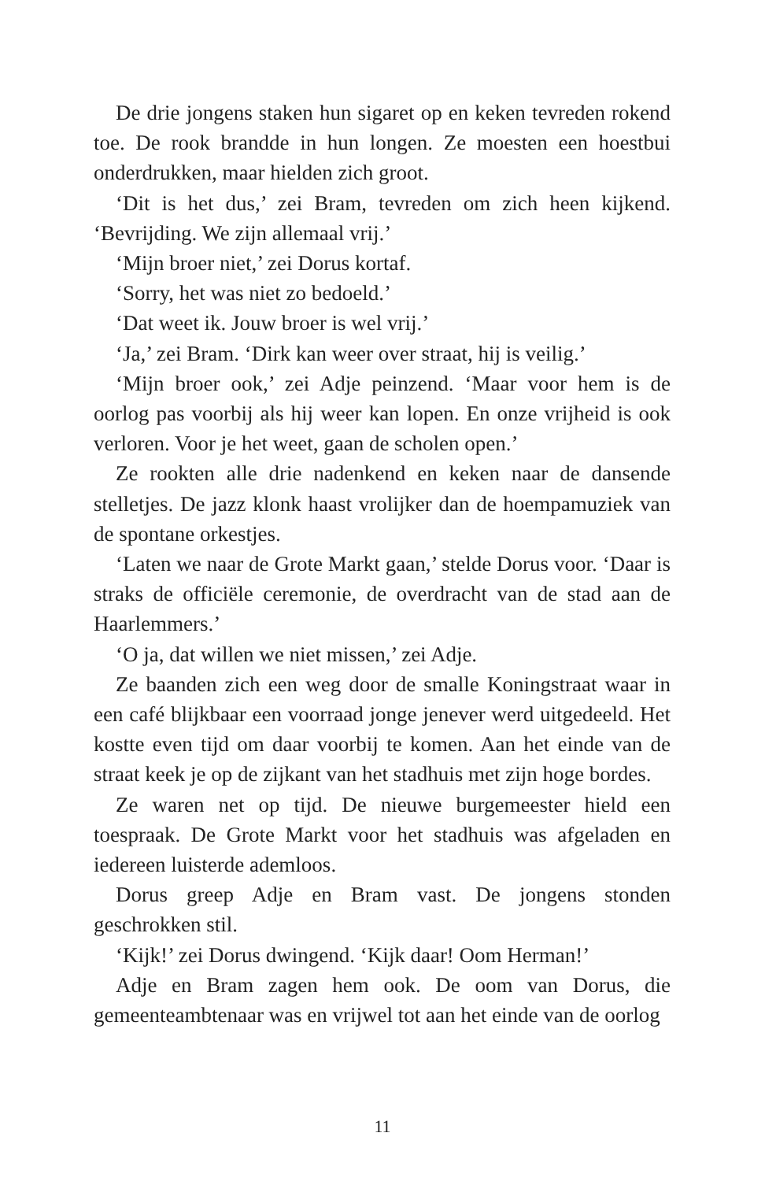De drie jongens staken hun sigaret op en keken tevreden rokend toe. De rook brandde in hun longen. Ze moesten een hoestbui onderdrukken, maar hielden zich groot.
‘Dit is het dus,’ zei Bram, tevreden om zich heen kijkend. ‘Bevrijding. We zijn allemaal vrij.’
‘Mijn broer niet,’ zei Dorus kortaf.
‘Sorry, het was niet zo bedoeld.’
‘Dat weet ik. Jouw broer is wel vrij.’
‘Ja,’ zei Bram. ‘Dirk kan weer over straat, hij is veilig.’
‘Mijn broer ook,’ zei Adje peinzend. ‘Maar voor hem is de oorlog pas voorbij als hij weer kan lopen. En onze vrijheid is ook verloren. Voor je het weet, gaan de scholen open.’
Ze rookten alle drie nadenkend en keken naar de dansende stelletjes. De jazz klonk haast vrolijker dan de hoempamuziek van de spontane orkestjes.
‘Laten we naar de Grote Markt gaan,’ stelde Dorus voor. ‘Daar is straks de officiële ceremonie, de overdracht van de stad aan de Haarlemmers.’
‘O ja, dat willen we niet missen,’ zei Adje.
Ze baanden zich een weg door de smalle Koningstraat waar in een café blijkbaar een voorraad jonge jenever werd uitgedeeld. Het kostte even tijd om daar voorbij te komen. Aan het einde van de straat keek je op de zijkant van het stadhuis met zijn hoge bordes.
Ze waren net op tijd. De nieuwe burgemeester hield een toespraak. De Grote Markt voor het stadhuis was afgeladen en iedereen luisterde ademloos.
Dorus greep Adje en Bram vast. De jongens stonden geschrokken stil.
‘Kijk!’ zei Dorus dwingend. ‘Kijk daar! Oom Herman!’
Adje en Bram zagen hem ook. De oom van Dorus, die gemeenteambtenaar was en vrijwel tot aan het einde van de oorlog
11